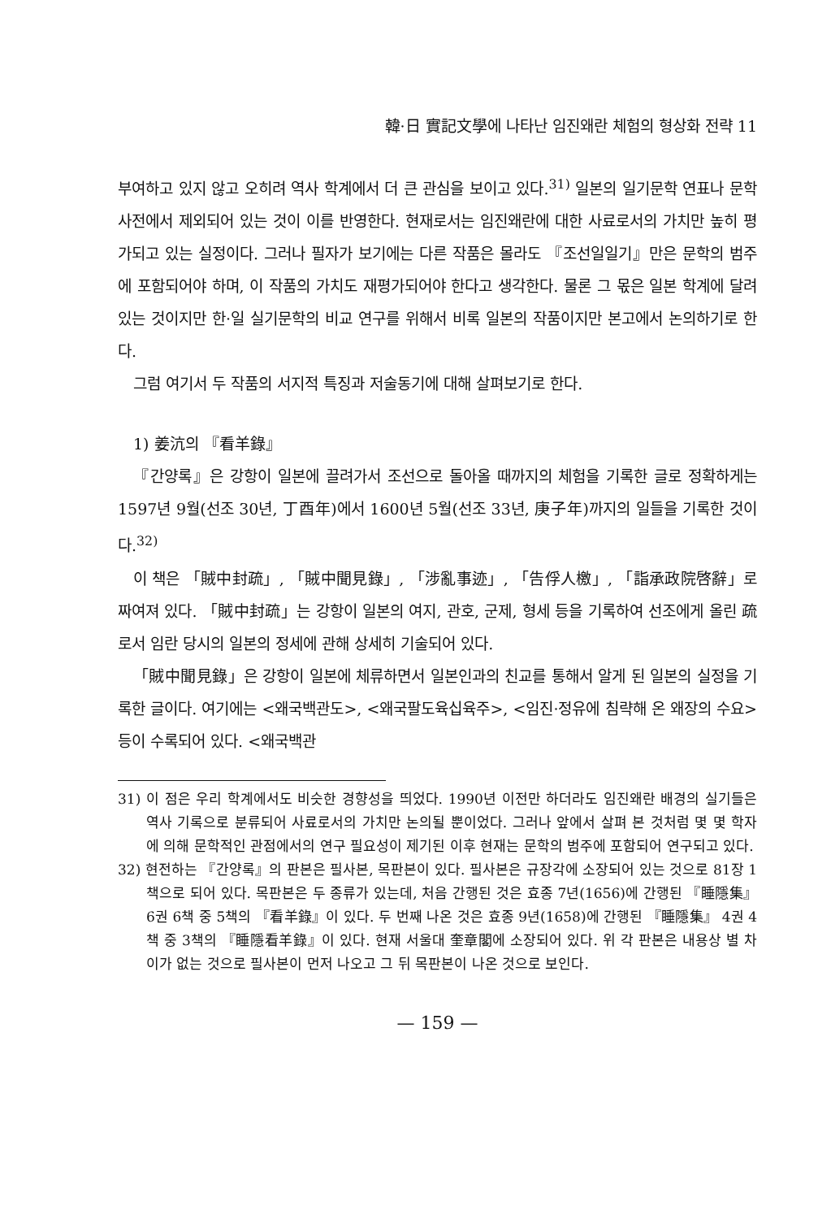韓·日 實記文學에 나타난 임진왜란 체험의 형상화 전략 11
부여하고 있지 않고 오히려 역사 학계에서 더 큰 관심을 보이고 있다.<sup>31)</sup> 일본의 일기문학 연표나 문학사전에서 제외되어 있는 것이 이를 반영한다. 현재로서는 임진왜란에 대한 사료로서의 가치만 높히 평가되고 있는 실정이다. 그러나 필자가 보기에는 다른 작품은 몰라도 『조선일일기』만은 문학의 범주에 포함되어야 하며, 이 작품의 가치도 재평가되어야 한다고 생각한다. 물론 그 몫은 일본 학계에 달려 있는 것이지만 한·일 실기문학의 비교 연구를 위해서 비록 일본의 작품이지만 본고에서 논의하기로 한다.
그럼 여기서 두 작품의 서지적 특징과 저술동기에 대해 살펴보기로 한다.
1) 姜沆의 『看羊錄』
『간양록』은 강항이 일본에 끌려가서 조선으로 돌아올 때까지의 체험을 기록한 글로 정확하게는 1597년 9월(선조 30년, 丁酉年)에서 1600년 5월(선조 33년, 庚子年)까지의 일들을 기록한 것이다.<sup>32)</sup>
이 책은 「賊中封疏」, 「賊中聞見錄」, 「涉亂事迹」, 「告俘人檄」, 「詣承政院啓辭」로 짜여져 있다. 「賊中封疏」는 강항이 일본의 여지, 관호, 군제, 형세 등을 기록하여 선조에게 올린 疏로서 임란 당시의 일본의 정세에 관해 상세히 기술되어 있다.
「賊中聞見錄」은 강항이 일본에 체류하면서 일본인과의 친교를 통해서 알게 된 일본의 실정을 기록한 글이다. 여기에는 <왜국백관도>, <왜국팔도육십육주>, <임진·정유에 침략해 온 왜장의 수요> 등이 수록되어 있다. <왜국백관
31) 이 점은 우리 학계에서도 비슷한 경향성을 띄었다. 1990년 이전만 하더라도 임진왜란 배경의 실기들은 역사 기록으로 분류되어 사료로서의 가치만 논의될 뿐이었다. 그러나 앞에서 살펴 본 것처럼 몇 몇 학자에 의해 문학적인 관점에서의 연구 필요성이 제기된 이후 현재는 문학의 범주에 포함되어 연구되고 있다.
32) 현전하는 『간양록』의 판본은 필사본, 목판본이 있다. 필사본은 규장각에 소장되어 있는 것으로 81장 1책으로 되어 있다. 목판본은 두 종류가 있는데, 처음 간행된 것은 효종 7년(1656)에 간행된 『睡隱集』 6권 6책 중 5책의 『看羊錄』이 있다. 두 번째 나온 것은 효종 9년(1658)에 간행된 『睡隱集』 4권 4책 중 3책의 『睡隱看羊錄』이 있다. 현재 서울대 奎章閣에 소장되어 있다. 위 각 판본은 내용상 별 차이가 없는 것으로 필사본이 먼저 나오고 그 뒤 목판본이 나온 것으로 보인다.
— 159 —